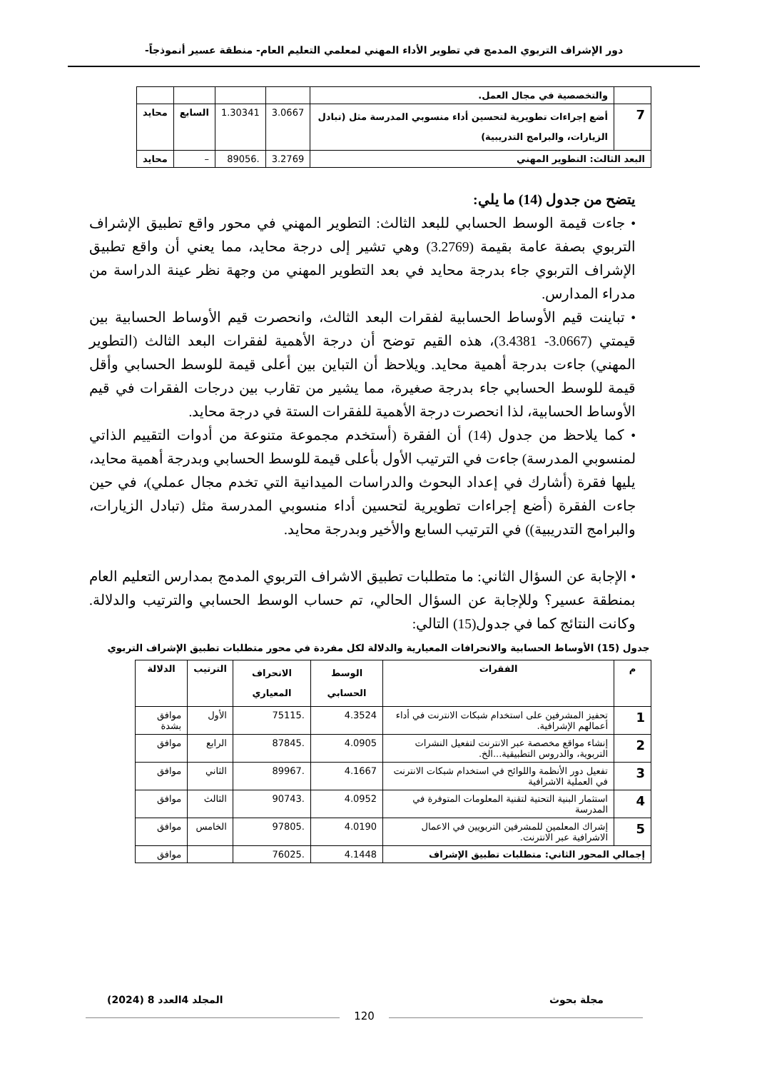دور الإشراف التربوي المدمج في تطوير الأداء المهني لمعلمي التعليم العام- منطقة عسير أنموذجاً-
| | والتخصصية في مجال العمل. | | | | |
| 7 | أضع إجراءات تطويرية لتحسين أداء منسوبي المدرسة مثل (تبادل الزيارات، والبرامج التدريبية) | 3.0667 | 1.30341 | السابع | محايد |
| البعد الثالث: التطوير المهني | | 3.2769 | .89056 | – | محايد |
يتضح من جدول (14) ما يلي:
• جاءت قيمة الوسط الحسابي للبعد الثالث: التطوير المهني في محور واقع تطبيق الإشراف التربوي بصفة عامة بقيمة (3.2769) وهي تشير إلى درجة محايد، مما يعني أن واقع تطبيق الإشراف التربوي جاء بدرجة محايد في بعد التطوير المهني من وجهة نظر عينة الدراسة من مدراء المدارس.
• تباينت قيم الأوساط الحسابية لفقرات البعد الثالث، وانحصرت قيم الأوساط الحسابية بين قيمتي (3.0667- 3.4381)، هذه القيم توضح أن درجة الأهمية لفقرات البعد الثالث (التطوير المهني) جاءت بدرجة أهمية محايد. ويلاحظ أن التباين بين أعلى قيمة للوسط الحسابي وأقل قيمة للوسط الحسابي جاء بدرجة صغيرة، مما يشير من تقارب بين درجات الفقرات في قيم الأوساط الحسابية، لذا انحصرت درجة الأهمية للفقرات الستة في درجة محايد.
• كما يلاحظ من جدول (14) أن الفقرة (أستخدم مجموعة متنوعة من أدوات التقييم الذاتي لمنسوبي المدرسة) جاءت في الترتيب الأول بأعلى قيمة للوسط الحسابي وبدرجة أهمية محايد، يليها فقرة (أشارك في إعداد البحوث والدراسات الميدانية التي تخدم مجال عملي)، في حين جاءت الفقرة (أضع إجراءات تطويرية لتحسين أداء منسوبي المدرسة مثل (تبادل الزيارات، والبرامج التدريبية)) في الترتيب السابع والأخير وبدرجة محايد.
• الإجابة عن السؤال الثاني: ما متطلبات تطبيق الاشراف التربوي المدمج بمدارس التعليم العام بمنطقة عسير؟ وللإجابة عن السؤال الحالي، تم حساب الوسط الحسابي والترتيب والدلالة. وكانت النتائج كما في جدول(15) التالي:
جدول (15) الأوساط الحسابية والانحرافات المعيارية والدلالة لكل مفردة في محور متطلبات تطبيق الإشراف التربوي
| م | الفقرات | الوسط الحسابي | الانحراف المعياري | الترتيب | الدلالة |
| --- | --- | --- | --- | --- | --- |
| 1 | تحفيز المشرفين على استخدام شبكات الانترنت في أداء أعمالهم الإشرافية. | 4.3524 | .75115 | الأول | موافق بشدة |
| 2 | إنشاء مواقع مخصصة عبر الانترنت لتفعيل النشرات التربوية، والدروس التطبيقية...الخ. | 4.0905 | .87845 | الرابع | موافق |
| 3 | تفعيل دور الأنظمة واللوائح في استخدام شبكات الانترنت في العملية الاشرافية | 4.1667 | .89967 | الثاني | موافق |
| 4 | استثمار البنية التحتية لتقنية المعلومات المتوفرة في المدرسة | 4.0952 | .90743 | الثالث | موافق |
| 5 | إشراك المعلمين للمشرفين التربويين في الاعمال الاشرافية عبر الانترنت. | 4.0190 | .97805 | الخامس | موافق |
| إجمالي المحور الثاني: متطلبات تطبيق الإشراف | | 4.1448 | .76025 | | موافق |
مجلة بحوث المجلد 4العدد 8 (2024)
120